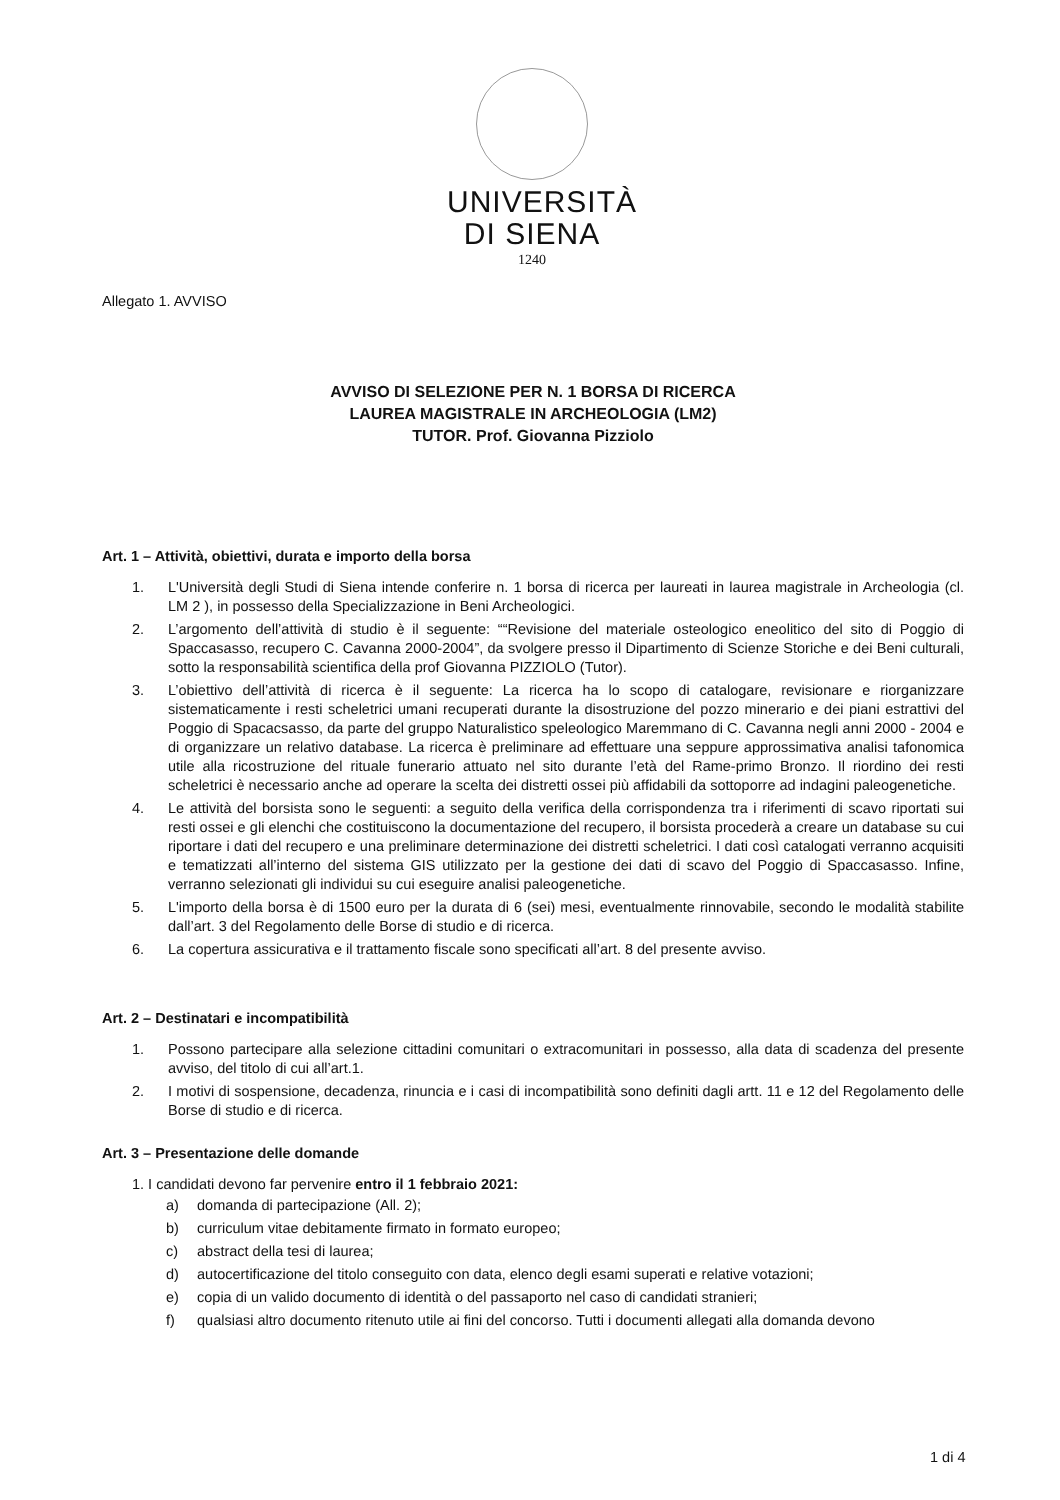UNIVERSITÀ
DI SIENA
1240
Allegato 1. AVVISO
AVVISO DI SELEZIONE PER N. 1 BORSA DI RICERCA
LAUREA MAGISTRALE IN ARCHEOLOGIA (LM2)
TUTOR. Prof. Giovanna Pizziolo
Art. 1 – Attività, obiettivi, durata e importo della borsa
1. L'Università degli Studi di Siena intende conferire n. 1 borsa di ricerca per laureati in laurea magistrale in Archeologia (cl. LM 2 ), in possesso della Specializzazione in Beni Archeologici.
2. L’argomento dell’attività di studio è il seguente: ““Revisione del materiale osteologico eneolitico del sito di Poggio di Spaccasasso, recupero C. Cavanna 2000-2004”, da svolgere presso il Dipartimento di Scienze Storiche e dei Beni culturali, sotto la responsabilità scientifica della prof Giovanna PIZZIOLO (Tutor).
3. L’obiettivo dell’attività di ricerca è il seguente: La ricerca ha lo scopo di catalogare, revisionare e riorganizzare sistematicamente i resti scheletrici umani recuperati durante la disostruzione del pozzo minerario e dei piani estrattivi del Poggio di Spacacsasso, da parte del gruppo Naturalistico speleologico Maremmano di C. Cavanna negli anni 2000 - 2004 e di organizzare un relativo database. La ricerca è preliminare ad effettuare una seppure approssimativa analisi tafonomica utile alla ricostruzione del rituale funerario attuato nel sito durante l’età del Rame-primo Bronzo. Il riordino dei resti scheletrici è necessario anche ad operare la scelta dei distretti ossei più affidabili da sottoporre ad indagini paleogenetiche.
4. Le attività del borsista sono le seguenti: a seguito della verifica della corrispondenza tra i riferimenti di scavo riportati sui resti ossei e gli elenchi che costituiscono la documentazione del recupero, il borsista procederà a creare un database su cui riportare i dati del recupero e una preliminare determinazione dei distretti scheletrici. I dati così catalogati verranno acquisiti e tematizzati all’interno del sistema GIS utilizzato per la gestione dei dati di scavo del Poggio di Spaccasasso. Infine, verranno selezionati gli individui su cui eseguire analisi paleogenetiche.
5. L'importo della borsa è di 1500 euro per la durata di 6 (sei) mesi, eventualmente rinnovabile, secondo le modalità stabilite dall’art. 3 del Regolamento delle Borse di studio e di ricerca.
6. La copertura assicurativa e il trattamento fiscale sono specificati all’art. 8 del presente avviso.
Art. 2 – Destinatari e incompatibilità
1. Possono partecipare alla selezione cittadini comunitari o extracomunitari in possesso, alla data di scadenza del presente avviso, del titolo di cui all’art.1.
2. I motivi di sospensione, decadenza, rinuncia e i casi di incompatibilità sono definiti dagli artt. 11 e 12 del Regolamento delle Borse di studio e di ricerca.
Art. 3 – Presentazione delle domande
1. I candidati devono far pervenire entro il 1 febbraio 2021:
a) domanda di partecipazione (All. 2);
b) curriculum vitae debitamente firmato in formato europeo;
c) abstract della tesi di laurea;
d) autocertificazione del titolo conseguito con data, elenco degli esami superati e relative votazioni;
e) copia di un valido documento di identità o del passaporto nel caso di candidati stranieri;
f) qualsiasi altro documento ritenuto utile ai fini del concorso. Tutti i documenti allegati alla domanda devono
1 di 4